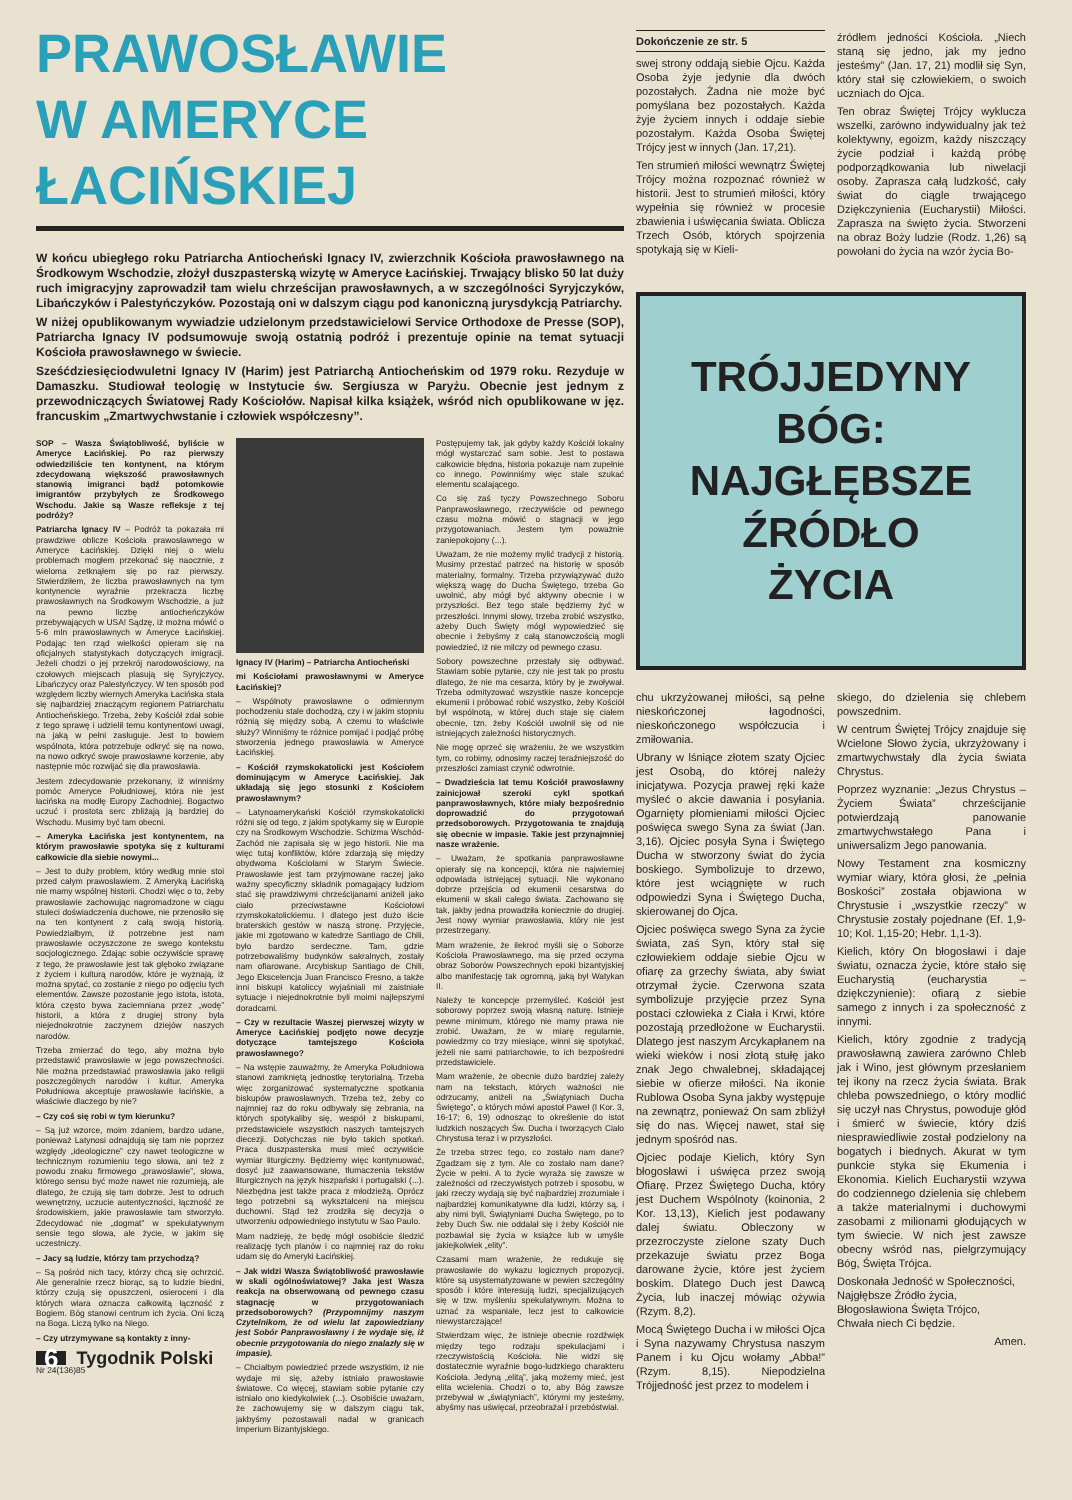PRAWOSŁAWIE
W AMERYCE
ŁACIŃSKIEJ
W końcu ubiegłego roku Patriarcha Antiocheński Ignacy IV, zwierzchnik Kościoła prawosławnego na Środkowym Wschodzie, złożył duszpasterską wizytę w Ameryce Łacińskiej. Trwający blisko 50 lat duży ruch imigracyjny zaprowadził tam wielu chrześcijan prawosławnych, a w szczególności Syryjczyków, Libańczyków i Palestyńczyków. Pozostają oni w dalszym ciągu pod kanoniczną jurysdykcją Patriarchy.
W niżej opublikowanym wywiadzie udzielonym przedstawicielowi Service Orthodoxe de Presse (SOP), Patriarcha Ignacy IV podsumowuje swoją ostatnią podróż i prezentuje opinie na temat sytuacji Kościoła prawosławnego w świecie.
Sześćdziesięciodwuletni Ignacy IV (Harim) jest Patriarchą Antiocheńskim od 1979 roku. Rezyduje w Damaszku. Studiował teologię w Instytucie św. Sergiusza w Paryżu. Obecnie jest jednym z przewodniczących Światowej Rady Kościołów. Napisał kilka książek, wśród nich opublikowane w jęz. francuskim „Zmartwychwstanie i człowiek współczesny”.
SOP – Wasza Świątobliwość, byliście w Ameryce Łacińskiej. Po raz pierwszy odwiedziliście ten kontynent, na którym zdecydowaną większość prawosławnych stanowią imigranci bądź potomkowie imigrantów przybyłych ze Środkowego Wschodu. Jakie są Wasze refleksje z tej podróży?
Patriarcha Ignacy IV – Podróż ta pokazała mi prawdziwe oblicze Kościoła prawosławnego w Ameryce Łacińskiej. Dzięki niej o wielu problemach mogłem przekonać się naocznie, z wieloma zetknąłem się po raz pierwszy. Stwierdziłem, że liczba prawosławnych na tym kontynencie wyraźnie przekracza liczbę prawosławnych na Środkowym Wschodzie, a już na pewno liczbę antiocheńczyków przebywających w USA! Sądzę, iż można mówić o 5-6 mln prawosławnych w Ameryce Łacińskiej. Podając ten rząd wielkości opieram się na oficjalnych statystykach dotyczących imigracji. Jeżeli chodzi o jej przekrój narodowościowy, na czołowych miejscach plasują się Syryjczycy, Libańczycy oraz Palestyńczycy. W ten sposób pod względem liczby wiernych Ameryka Łacińska stała się najbardziej znaczącym regionem Patriarchatu Antiocheńskiego. Trzeba, żeby Kościół zdał sobie z tego sprawę i udzielił temu kontynentowi uwagi, na jaką w pełni zasługuje. Jest to bowiem wspólnota, która potrzebuje odkryć się na nowo, na nowo odkryć swoje prawosławne korzenie, aby następnie móc rozwijać się dla prawosławia.
Jestem zdecydowanie przekonany, iż winniśmy pomóc Ameryce Południowej, która nie jest łacińska na modłę Europy Zachodniej. Bogactwo uczuć i prostota serc zbliżają ją bardziej do Wschodu. Musimy być tam obecni.
– Ameryka Łacińska jest kontynentem, na którym prawosławie spotyka się z kulturami całkowicie dla siebie nowymi...
– Jest to duży problem, który według mnie stoi przed całym prawosławiem. Z Ameryką Łacińską nie mamy wspólnej historii. Chodzi więc o to, żeby prawosławie zachowując nagromadzone w ciągu stuleci doświadczenia duchowe, nie przenosiło się na ten kontynent z całą swoją historią. Powiedziałbym, iż potrzebne jest nam prawosławie oczyszczone ze swego kontekstu socjologicznego. Zdając sobie oczywiście sprawę z tego, że prawosławie jest tak głęboko związane z życiem i kulturą narodów, które je wyznają, iż można spytać, co zostanie z niego po odjęciu tych elementów. Zawsze pozostanie jego istota, istota, która często bywa zaciemniana przez „wodę” historii, a która z drugiej strony była niejednokrotnie zaczynem dziejów naszych narodów.
Trzeba zmierzać do tego, aby można było przedstawić prawosławie w jego powszechności. Nie można przedstawiać prawosławia jako religii poszczególnych narodów i kultur. Ameryka Południowa akceptuje prawosławie łacińskie, a właściwie dlaczego by nie?
– Czy coś się robi w tym kierunku?
– Są już wzorce, moim zdaniem, bardzo udane, ponieważ Latynosi odnajdują się tam nie poprzez względy „ideologiczne” czy nawet teologiczne w technicznym rozumieniu tego słowa, ani też z powodu znaku firmowego „prawosławie”, słowa, którego sensu być może nawet nie rozumieją, ale dlatego, że czują się tam dobrze. Jest to odruch wewnętrzny, uczucie autentyczności, łączność ze środowiskiem, jakie prawosławie tam stworzyło. Zdecydować nie „dogmat” w spekulatywnym sensie tego słowa, ale życie, w jakim się uczestniczy.
– Jacy są ludzie, którzy tam przychodzą?
– Są pośród nich tacy, którzy chcą się ochrzcić. Ale generalnie rzecz biorąc, są to ludzie biedni, którzy czują się opuszczeni, osieroceni i dla których wiara oznacza całkowitą łączność z Bogiem. Bóg stanowi centrum ich życia. Oni liczą na Boga. Liczą tylko na Niego.
– Czy utrzymywane są kontakty z inny-
6 Tygodnik Polski
Nr 24(136)85
Ignacy IV (Harim) – Patriarcha Antiocheński
mi Kościołami prawosławnymi w Ameryce Łacińskiej?
– Wspólnoty prawosławne o odmiennym pochodzeniu stale dochodzą, czy i w jakim stopniu różnią się między sobą. A czemu to właściwie służy? Winniśmy te różnice pomijać i podjąć próbę stworzenia jednego prawosławia w Ameryce Łacińskiej.
– Kościół rzymskokatolicki jest Kościołem dominującym w Ameryce Łacińskiej. Jak układają się jego stosunki z Kościołem prawosławnym?
– Latynoamerykański Kościół rzymskokatolicki różni się od tego, z jakim spotykamy się w Europie czy na Środkowym Wschodzie. Schizma Wschód-Zachód nie zapisała się w jego historii. Nie ma więc tutaj konfliktów, które zdarzają się między obydwoma Kościołami w Starym Świecie. Prawosławie jest tam przyjmowane raczej jako ważny specyficzny składnik pomagający ludziom stać się prawdziwymi chrześcijanami aniżeli jako ciało przeciwstawne Kościołowi rzymskokatolickiemu. I dlatego jest dużo iście braterskich gestów w naszą stronę. Przyjęcie, jakie mi zgotowano w katedrze Santiago de Chili, było bardzo serdeczne. Tam, gdzie potrzebowaliśmy budynków sakralnych, zostały nam ofiarowane. Arcybiskup Santiago de Chili, Jego Ekscelencja Juan Francisco Fresno, a także inni biskupi katoliccy wyjaśniali mi zaistniałe sytuacje i niejednokrotnie byli moimi najlepszymi doradcami.
– Czy w rezultacie Waszej pierwszej wizyty w Ameryce Łacińskiej podjęto nowe decyzje dotyczące tamtejszego Kościoła prawosławnego?
– Na wstępie zauważmy, że Ameryka Południowa stanowi zamkniętą jednostkę terytorialną. Trzeba więc zorganizować systematyczne spotkania biskupów prawosławnych. Trzeba też, żeby co najmniej raz do roku odbywały się zebrania, na których spotykaliby się, wespół z biskupami, przedstawiciele wszystkich naszych tamtejszych diecezji. Dotychczas nie było takich spotkań. Praca duszpasterska musi mieć oczywiście wymiar liturgiczny. Będziemy więc kontynuować, dosyć już zaawansowane, tłumaczenia tekstów liturgicznych na język hiszpański i portugalski (...). Niezbędna jest także praca z młodzieżą. Oprócz tego potrzebni są wykształceni na miejscu duchowni. Stąd też zrodziła się decyzja o utworzeniu odpowiedniego instytutu w Sao Paulo.
Mam nadzieję, że będę mógł osobiście śledzić realizację tych planów i co najmniej raz do roku udam się do Ameryki Łacińskiej.
– Jak widzi Wasza Świątobliwość prawosławie w skali ogólnoświatowej? Jaka jest Wasza reakcja na obserwowaną od pewnego czasu stagnację w przygotowaniach przedsoborowych? (Przypomnijmy naszym Czytelnikom, że od wielu lat zapowiedziany jest Sobór Panprawosławny i że wydaje się, iż obecnie przygotowania do niego znalazły się w impasie).
– Chciałbym powiedzieć przede wszystkim, iż nie wydaje mi się, ażeby istniało prawosławie światowe. Co więcej, stawiam sobie pytanie czy istniało ono kiedykolwiek (...). Osobiście uważam, że zachowujemy się w dalszym ciągu tak, jakbyśmy pozostawali nadal w granicach Imperium Bizantyjskiego.
Postępujemy tak, jak gdyby każdy Kościół lokalny mógł wystarczać sam sobie. Jest to postawa całkowicie błędna, historia pokazuje nam zupełnie co innego. Powinniśmy więc stale szukać elementu scalającego.
Co się zaś tyczy Powszechnego Soboru Panprawosławnego, rzeczywiście od pewnego czasu można mówić o stagnacji w jego przygotowaniach. Jestem tym poważnie zaniepokojony (...).
Uważam, że nie możemy mylić tradycji z historią. Musimy przestać patrzeć na historię w sposób materialny, formalny. Trzeba przywiązywać dużo większą wagę do Ducha Świętego, trzeba Go uwolnić, aby mógł być aktywny obecnie i w przyszłości. Bez tego stale będziemy żyć w przeszłości. Innymi słowy, trzeba zrobić wszystko, ażeby Duch Święty mógł wypowiedzieć się obecnie i żebyśmy z całą stanowczością mogli powiedzieć, iż nie milczy od pewnego czasu.
Sobory powszechne przestały się odbywać. Stawiam sobie pytanie, czy nie jest tak po prostu dlatego, że nie ma cesarza, który by je zwoływał. Trzeba odmityzować wszystkie nasze koncepcje ekumenii i próbować robić wszystko, żeby Kościół był wspólnotą, w której duch staje się ciałem obecnie, tzn. żeby Kościół uwolnił się od nie istniejących zależności historycznych.
Nie mogę oprzeć się wrażeniu, że we wszystkim tym, co robimy, odnosimy raczej teraźniejszość do przeszłości zamiast czynić odwrotnie.
– Dwadzieścia lat temu Kościół prawosławny zainicjował szeroki cykl spotkań panprawosławnych, które miały bezpośrednio doprowadzić do przygotowań przedsoborowych. Przygotowania te znajdują się obecnie w impasie. Takie jest przynajmniej nasze wrażenie.
– Uważam, że spotkania panprawosławne opierały się na koncepcji, która nie najwierniej odpowiada istniejącej sytuacji. Nie wykonano dobrze przejścia od ekumenii cesarstwa do ekumenii w skali całego świata. Zachowano się tak, jakby jedna prowadziła koniecznie do drugiej. Jest nowy wymiar prawosławia, który nie jest przestrzegany.
Mam wrażenie, że ilekroć myśli się o Soborze Kościoła Prawosławnego, ma się przed oczyma obraz Soborów Powszechnych epoki bizantyjskiej albo manifestację tak ogromną, jaką był Watykan II.
Należy te koncepcje przemyśleć. Kościół jest soborowy poprzez swoją własną naturę. Istnieje pewne minimum, którego nie mamy prawa nie zrobić. Uważam, że w miarę regularnie, powiedzmy co trzy miesiące, winni się spotykać, jeżeli nie sami patriarchowie, to ich bezpośredni przedstawiciele.
Mam wrażenie, że obecnie dużo bardziej zależy nam na tekstach, których ważności nie odrzucamy, aniżeli na „Świątyniach Ducha Świętego”, o których mówi apostoł Paweł (I Kor. 3, 16-17; 6, 19) odnosząc to określenie do istot ludzkich noszących Św. Ducha i tworzących Ciało Chrystusa teraz i w przyszłości.
Że trzeba strzec tego, co zostało nam dane? Zgadzam się z tym. Ale co zostało nam dane? Życie w pełni. A to życie wyraża się zawsze w zależności od rzeczywistych potrzeb i sposobu, w jaki rzeczy wydają się być najbardziej zrozumiałe i najbardziej komunikatywne dla ludzi, którzy są, i aby nimi byli, Świątyniami Ducha Świętego, po to żeby Duch Św. nie oddalał się i żeby Kościół nie pozbawiał się życia w książce lub w umyśle jakiejkolwiek „elity”.
Czasami mam wrażenie, że redukuje się prawosławie do wykazu logicznych propozycji, które są usystematyzowane w pewien szczególny sposób i które interesują ludzi, specjalizujących się w tzw. myśleniu spekulatywnym. Można to uznać za wspaniałe, lecz jest to całkowicie niewystarczające!
Stwierdzam więc, że istnieje obecnie rozdźwięk między tego rodzaju spekulacjami i rzeczywistością Kościoła. Nie widzi się dostatecznie wyraźnie bogo-ludzkiego charakteru Kościoła. Jedyną „elitą”, jaką możemy mieć, jest elita wcielenia. Chodzi o to, aby Bóg zawsze przebywał w „świątyniach”, którymi my jesteśmy, abyśmy nas uświęcał, przeobrażał i przebóstwiał.
Dokończenie ze str. 5
swej strony oddają siebie Ojcu. Każda Osoba żyje jedynie dla dwóch pozostałych. Żadna nie może być pomyślana bez pozostałych. Każda żyje życiem innych i oddaje siebie pozostałym. Każda Osoba Świętej Trójcy jest w innych (Jan. 17,21).
Ten strumień miłości wewnątrz Świętej Trójcy można rozpoznać również w historii. Jest to strumień miłości, który wypełnia się również w procesie zbawienia i uświęcania świata. Oblicza Trzech Osób, których spojrzenia spotykają się w Kieli-
źródłem jedności Kościoła. „Niech staną się jedno, jak my jedno jesteśmy” (Jan. 17, 21) modlił się Syn, który stał się człowiekiem, o swoich uczniach do Ojca.
Ten obraz Świętej Trójcy wyklucza wszelki, zarówno indywidualny jak też kolektywny, egoizm, każdy niszczący życie podział i każdą próbę podporządkowania lub niwelacji osoby. Zaprasza całą ludzkość, cały świat do ciągle trwającego Dziękczynienia (Eucharystii) Miłości. Zaprasza na święto życia. Stworzeni na obraz Boży ludzie (Rodz. 1,26) są powołani do życia na wzór życia Bo-
TRÓJJEDYNY
BÓG:
NAJGŁĘBSZE
ŹRÓDŁO
ŻYCIA
chu ukrzyżowanej miłości, są pełne nieskończonej łagodności, nieskończonego współczucia i zmiłowania.
Ubrany w lśniące złotem szaty Ojciec jest Osobą, do której należy inicjatywa. Pozycja prawej ręki każe myśleć o akcie dawania i posyłania. Ogarnięty płomieniami miłości Ojciec poświęca swego Syna za świat (Jan. 3,16). Ojciec posyła Syna i Świętego Ducha w stworzony świat do życia boskiego. Symbolizuje to drzewo, które jest wciągnięte w ruch odpowiedzi Syna i Świętego Ducha, skierowanej do Ojca.
Ojciec poświęca swego Syna za życie świata, zaś Syn, który stał się człowiekiem oddaje siebie Ojcu w ofiarę za grzechy świata, aby świat otrzymał życie. Czerwona szata symbolizuje przyjęcie przez Syna postaci człowieka z Ciała i Krwi, które pozostają przedłożone w Eucharystii. Dlatego jest naszym Arcykapłanem na wieki wieków i nosi złotą stułę jako znak Jego chwalebnej, składającej siebie w ofierze miłości. Na ikonie Rublowa Osoba Syna jakby występuje na zewnątrz, ponieważ On sam zbliżył się do nas. Więcej nawet, stał się jednym spośród nas.
Ojciec podaje Kielich, który Syn błogosławi i uświęca przez swoją Ofiarę. Przez Świętego Ducha, który jest Duchem Wspólnoty (koinonia, 2 Kor. 13,13), Kielich jest podawany dalej światu. Obleczony w przezroczyste zielone szaty Duch przekazuje światu przez Boga darowane życie, które jest życiem boskim. Dlatego Duch jest Dawcą Życia, lub inaczej mówiąc ożywia (Rzym. 8,2).
Mocą Świętego Ducha i w miłości Ojca i Syna nazywamy Chrystusa naszym Panem i ku Ojcu wołamy „Abba!” (Rzym. 8,15). Niepodzielna Trójjedność jest przez to modelem i
skiego, do dzielenia się chlebem powszednim.
W centrum Świętej Trójcy znajduje się Wcielone Słowo życia, ukrzyżowany i zmartwychwstały dla życia świata Chrystus.
Poprzez wyznanie: „Jezus Chrystus – Życiem Świata” chrześcijanie potwierdzają panowanie zmartwychwstałego Pana i uniwersalizm Jego panowania.
Nowy Testament zna kosmiczny wymiar wiary, która głosi, że „pełnia Boskości” została objawiona w Chrystusie i „wszystkie rzeczy” w Chrystusie zostały pojednane (Ef. 1,9-10; Kol. 1,15-20; Hebr. 1,1-3).
Kielich, który On błogosławi i daje światu, oznacza życie, które stało się Eucharystią (eucharystia – dziękczynienie): ofiarą z siebie samego z innych i za społeczność z innymi.
Kielich, który zgodnie z tradycją prawosławną zawiera zarówno Chleb jak i Wino, jest głównym przesłaniem tej ikony na rzecz życia świata. Brak chleba powszedniego, o który modlić się uczył nas Chrystus, powoduje głód i śmierć w świecie, który dziś niesprawiedliwie został podzielony na bogatych i biednych. Akurat w tym punkcie styka się Ekumenia i Ekonomia. Kielich Eucharystii wzywa do codziennego dzielenia się chlebem a także materialnymi i duchowymi zasobami z milionami głodujących w tym świecie. W nich jest zawsze obecny wśród nas, pielgrzymujący Bóg, Święta Trójca.
Doskonała Jedność w Społeczności,
Najgłębsze Źródło życia,
Błogosławiona Święta Trójco,
Chwała niech Ci będzie.
Amen.